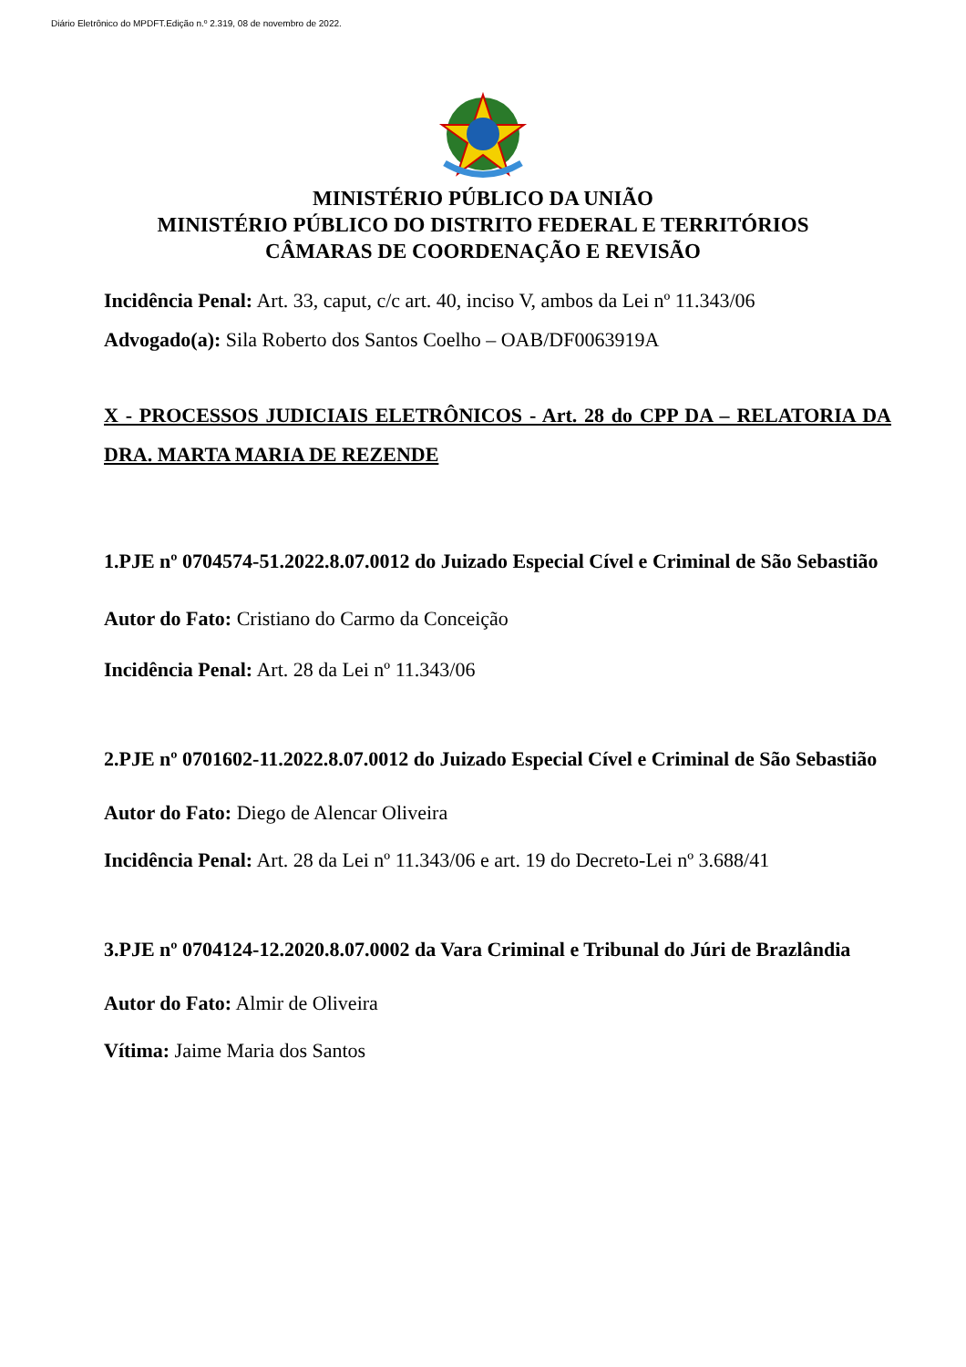Diário Eletrônico do MPDFT.Edição n.º 2.319, 08 de novembro de 2022.
MINISTÉRIO PÚBLICO DA UNIÃO
MINISTÉRIO PÚBLICO DO DISTRITO FEDERAL E TERRITÓRIOS
CÂMARAS DE COORDENAÇÃO E REVISÃO
Incidência Penal: Art. 33, caput, c/c art. 40, inciso V, ambos da Lei nº 11.343/06
Advogado(a): Sila Roberto dos Santos Coelho – OAB/DF0063919A
X - PROCESSOS JUDICIAIS ELETRÔNICOS - Art. 28 do CPP DA – RELATORIA DA DRA. MARTA MARIA DE REZENDE
1.PJE nº 0704574-51.2022.8.07.0012 do Juizado Especial Cível e Criminal de São Sebastião
Autor do Fato: Cristiano do Carmo da Conceição
Incidência Penal: Art. 28 da Lei nº 11.343/06
2.PJE nº 0701602-11.2022.8.07.0012 do Juizado Especial Cível e Criminal de São Sebastião
Autor do Fato: Diego de Alencar Oliveira
Incidência Penal: Art. 28 da Lei nº 11.343/06 e art. 19 do Decreto-Lei nº 3.688/41
3.PJE nº 0704124-12.2020.8.07.0002 da Vara Criminal e Tribunal do Júri de Brazlândia
Autor do Fato: Almir de Oliveira
Vítima: Jaime Maria dos Santos